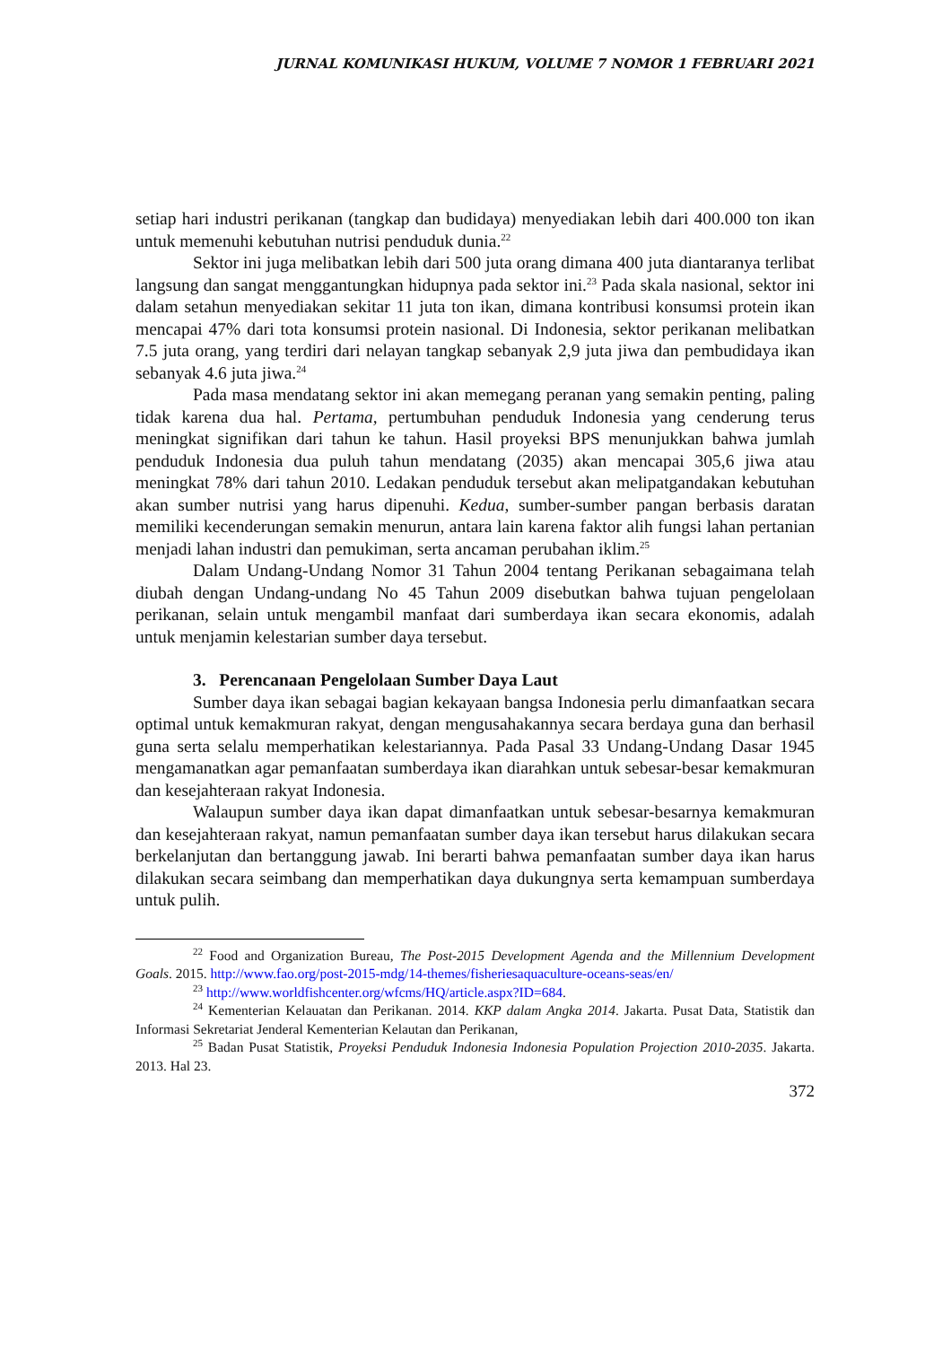JURNAL KOMUNIKASI HUKUM, VOLUME 7 NOMOR 1 FEBRUARI 2021
setiap hari industri perikanan (tangkap dan budidaya) menyediakan lebih dari 400.000 ton ikan untuk memenuhi kebutuhan nutrisi penduduk dunia.<sup>22</sup>
Sektor ini juga melibatkan lebih dari 500 juta orang dimana 400 juta diantaranya terlibat langsung dan sangat menggantungkan hidupnya pada sektor ini.<sup>23</sup> Pada skala nasional, sektor ini dalam setahun menyediakan sekitar 11 juta ton ikan, dimana kontribusi konsumsi protein ikan mencapai 47% dari tota konsumsi protein nasional. Di Indonesia, sektor perikanan melibatkan 7.5 juta orang, yang terdiri dari nelayan tangkap sebanyak 2,9 juta jiwa dan pembudidaya ikan sebanyak 4.6 juta jiwa.<sup>24</sup>
Pada masa mendatang sektor ini akan memegang peranan yang semakin penting, paling tidak karena dua hal. Pertama, pertumbuhan penduduk Indonesia yang cenderung terus meningkat signifikan dari tahun ke tahun. Hasil proyeksi BPS menunjukkan bahwa jumlah penduduk Indonesia dua puluh tahun mendatang (2035) akan mencapai 305,6 jiwa atau meningkat 78% dari tahun 2010. Ledakan penduduk tersebut akan melipatgandakan kebutuhan akan sumber nutrisi yang harus dipenuhi. Kedua, sumber-sumber pangan berbasis daratan memiliki kecenderungan semakin menurun, antara lain karena faktor alih fungsi lahan pertanian menjadi lahan industri dan pemukiman, serta ancaman perubahan iklim.<sup>25</sup>
Dalam Undang-Undang Nomor 31 Tahun 2004 tentang Perikanan sebagaimana telah diubah dengan Undang-undang No 45 Tahun 2009 disebutkan bahwa tujuan pengelolaan perikanan, selain untuk mengambil manfaat dari sumberdaya ikan secara ekonomis, adalah untuk menjamin kelestarian sumber daya tersebut.
3. Perencanaan Pengelolaan Sumber Daya Laut
Sumber daya ikan sebagai bagian kekayaan bangsa Indonesia perlu dimanfaatkan secara optimal untuk kemakmuran rakyat, dengan mengusahakannya secara berdaya guna dan berhasil guna serta selalu memperhatikan kelestariannya. Pada Pasal 33 Undang-Undang Dasar 1945 mengamanatkan agar pemanfaatan sumberdaya ikan diarahkan untuk sebesar-besar kemakmuran dan kesejahteraan rakyat Indonesia.
Walaupun sumber daya ikan dapat dimanfaatkan untuk sebesar-besarnya kemakmuran dan kesejahteraan rakyat, namun pemanfaatan sumber daya ikan tersebut harus dilakukan secara berkelanjutan dan bertanggung jawab. Ini berarti bahwa pemanfaatan sumber daya ikan harus dilakukan secara seimbang dan memperhatikan daya dukungnya serta kemampuan sumberdaya untuk pulih.
<sup>22</sup> Food and Organization Bureau, The Post-2015 Development Agenda and the Millennium Development Goals. 2015. http://www.fao.org/post-2015-mdg/14-themes/fisheriesaquaculture-oceans-seas/en/
<sup>23</sup> http://www.worldfishcenter.org/wfcms/HQ/article.aspx?ID=684.
<sup>24</sup> Kementerian Kelauatan dan Perikanan. 2014. KKP dalam Angka 2014. Jakarta. Pusat Data, Statistik dan Informasi Sekretariat Jenderal Kementerian Kelautan dan Perikanan,
<sup>25</sup> Badan Pusat Statistik, Proyeksi Penduduk Indonesia Indonesia Population Projection 2010-2035. Jakarta. 2013. Hal 23.
372